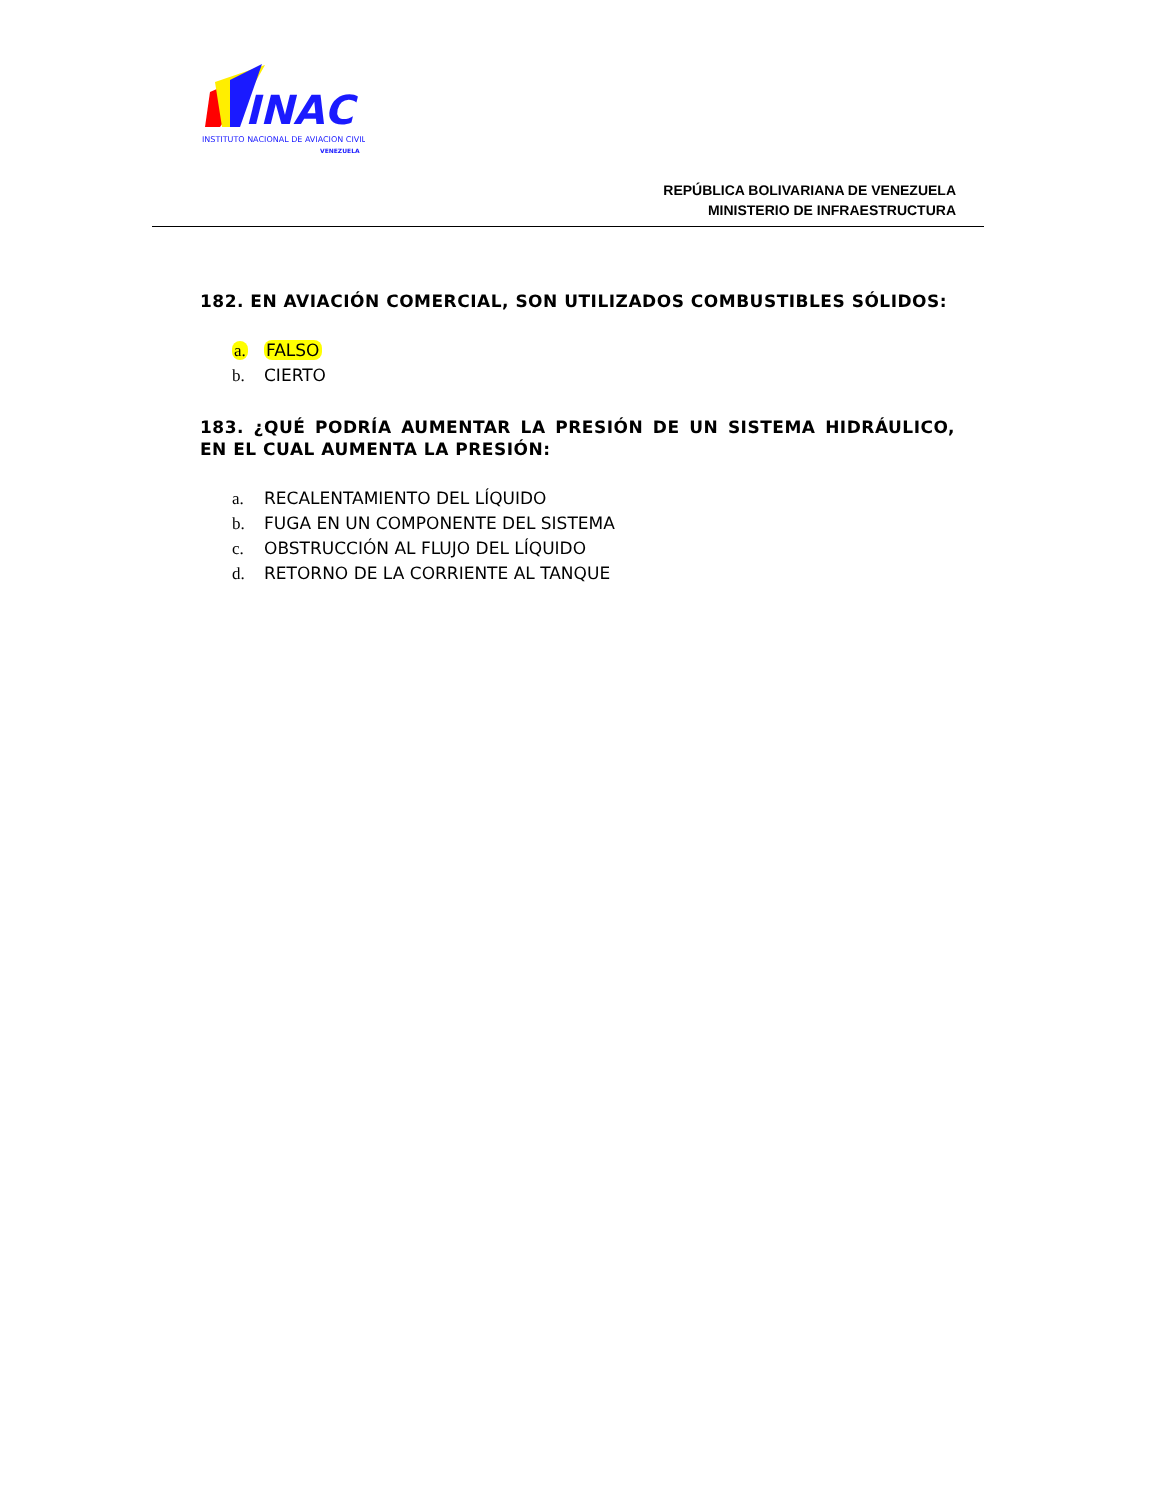INAC
INSTITUTO NACIONAL DE AVIACION CIVIL
VENEZUELA
REPÚBLICA BOLIVARIANA DE VENEZUELA
MINISTERIO DE INFRAESTRUCTURA
182. EN AVIACIÓN COMERCIAL, SON UTILIZADOS COMBUSTIBLES SÓLIDOS:
a. FALSO
b. CIERTO
183. ¿QUÉ PODRÍA AUMENTAR LA PRESIÓN DE UN SISTEMA HIDRÁULICO, EN EL CUAL AUMENTA LA PRESIÓN:
a. RECALENTAMIENTO DEL LÍQUIDO
b. FUGA EN UN COMPONENTE DEL SISTEMA
c. OBSTRUCCIÓN AL FLUJO DEL LÍQUIDO
d. RETORNO DE LA CORRIENTE AL TANQUE